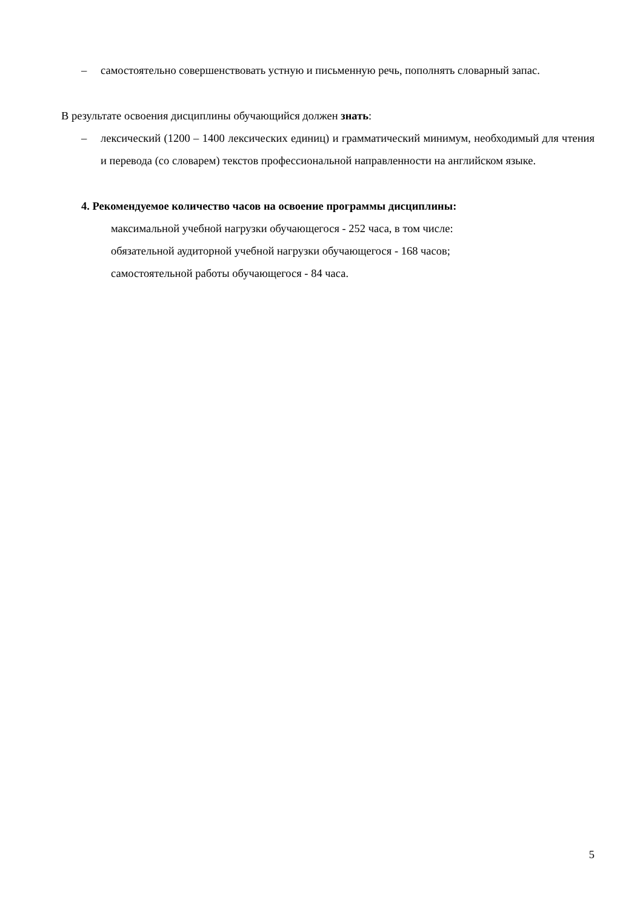– самостоятельно совершенствовать устную и письменную речь, пополнять словарный запас.
В результате освоения дисциплины обучающийся должен знать:
– лексический (1200 – 1400 лексических единиц) и грамматический минимум, необходимый для чтения и перевода (со словарем) текстов профессиональной направленности на английском языке.
4. Рекомендуемое количество часов на освоение программы дисциплины:
максимальной учебной нагрузки обучающегося - 252 часа, в том числе:
обязательной аудиторной учебной нагрузки обучающегося - 168 часов;
самостоятельной работы обучающегося - 84 часа.
5